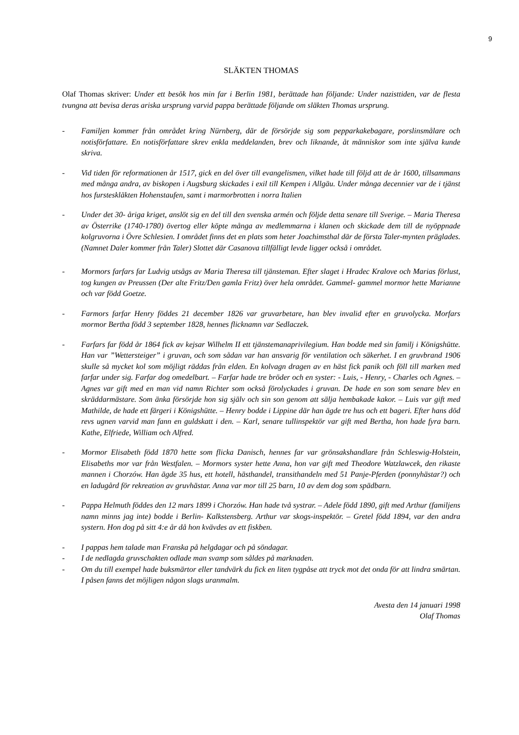9
SLÄKTEN THOMAS
Olaf Thomas skriver: Under ett besök hos min far i Berlin 1981, berättade han följande: Under nazisttiden, var de flesta tvungna att bevisa deras ariska ursprung varvid pappa berättade följande om släkten Thomas ursprung.
- Familjen kommer från området kring Nürnberg, där de försörjde sig som pepparkakebagare, porslinsmålare och notisförfattare. En notisförfattare skrev enkla meddelanden, brev och liknande, åt människor som inte själva kunde skriva.
- Vid tiden för reformationen år 1517, gick en del över till evangelismen, vilket hade till följd att de år 1600, tillsammans med många andra, av biskopen i Augsburg skickades i exil till Kempen i Allgäu. Under många decennier var de i tjänst hos fursteskläkten Hohenstaufen, samt i marmorbrotten i norra Italien
- Under det 30- åriga kriget, anslöt sig en del till den svenska armén och följde detta senare till Sverige. – Maria Theresa av Österrike (1740-1780) övertog eller köpte många av medlemmarna i klanen och skickade dem till de nyöppnade kolgruvorna i Övre Schlesien. I området finns det en plats som heter Joachimsthal där de första Taler-mynten präglades. (Namnet Daler kommer från Taler) Slottet där Casanova tillfälligt levde ligger också i området.
- Mormors farfars far Ludvig utsågs av Maria Theresa till tjänsteman. Efter slaget i Hradec Kralove och Marias förlust, tog kungen av Preussen (Der alte Fritz/Den gamla Fritz) över hela området. Gammel- gammel mormor hette Marianne och var född Goetze.
- Farmors farfar Henry föddes 21 december 1826 var gruvarbetare, han blev invalid efter en gruvolycka. Morfars mormor Bertha född 3 september 1828, hennes flicknamn var Sedlaczek.
- Farfars far född år 1864 fick av kejsar Wilhelm II ett tjänstemanaprivilegium. Han bodde med sin familj i Königshütte. Han var ”Wettersteiger” i gruvan, och som sådan var han ansvarig för ventilation och säkerhet. I en gruvbrand 1906 skulle så mycket kol som möjligt räddas från elden. En kolvagn dragen av en häst fick panik och föll till marken med farfar under sig. Farfar dog omedelbart. – Farfar hade tre bröder och en syster: - Luis, - Henry, - Charles och Agnes. – Agnes var gift med en man vid namn Richter som också förolyckades i gruvan. De hade en son som senare blev en skräddarmästare. Som änka försörjde hon sig själv och sin son genom att sälja hembakade kakor. – Luis var gift med Mathilde, de hade ett färgeri i Königshütte. – Henry bodde i Lippine där han ägde tre hus och ett bageri. Efter hans död revs ugnen varvid man fann en guldskatt i den. – Karl, senare tullinspektör var gift med Bertha, hon hade fyra barn. Kathe, Elfriede, William och Alfred.
- Mormor Elisabeth född 1870 hette som flicka Danisch, hennes far var grönsakshandlare från Schleswig-Holstein, Elisabeths mor var från Westfalen. – Mormors syster hette Anna, hon var gift med Theodore Watzlawcek, den rikaste mannen i Chorzów. Han ägde 35 hus, ett hotell, hästhandel, transithandeln med 51 Panje-Pferden (ponnyhästar?) och en ladugård för rekreation av gruvhästar. Anna var mor till 25 barn, 10 av dem dog som spädbarn.
- Pappa Helmuth föddes den 12 mars 1899 i Chorzów. Han hade två systrar. – Adele född 1890, gift med Arthur (familjens namn minns jag inte) bodde i Berlin- Kalkstensberg. Arthur var skogs-inspektör. – Gretel född 1894, var den andra systern. Hon dog på sitt 4:e år då hon kvävdes av ett fiskben.
- I pappas hem talade man Franska på helgdagar och på söndagar.
- I de nedlagda gruvschakten odlade man svamp som såldes på marknaden.
- Om du till exempel hade buksmärtor eller tandvärk du fick en liten tygpåse att tryck mot det onda för att lindra smärtan. I påsen fanns det möjligen någon slags uranmalm.
Avesta den 14 januari 1998
Olaf Thomas